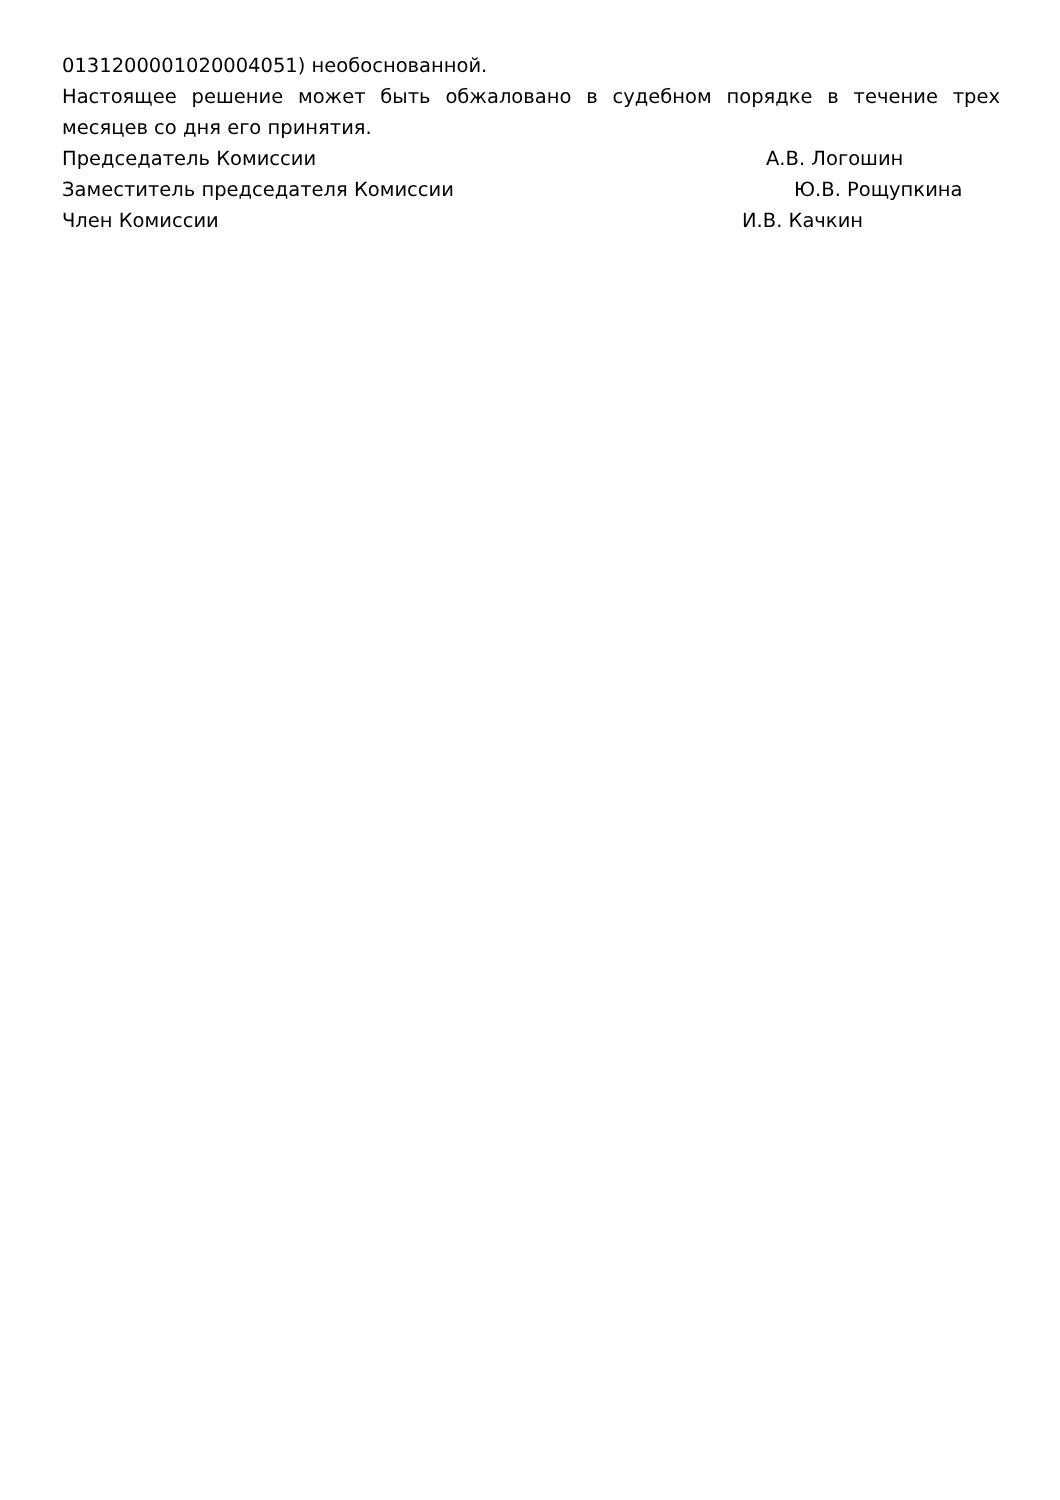0131200001020004051) необоснованной.
Настоящее решение может быть обжаловано в судебном порядке в течение трех месяцев со дня его принятия.
Председатель Комиссии А.В. Логошин
Заместитель председателя Комиссии Ю.В. Рощупкина
Член Комиссии И.В. Качкин